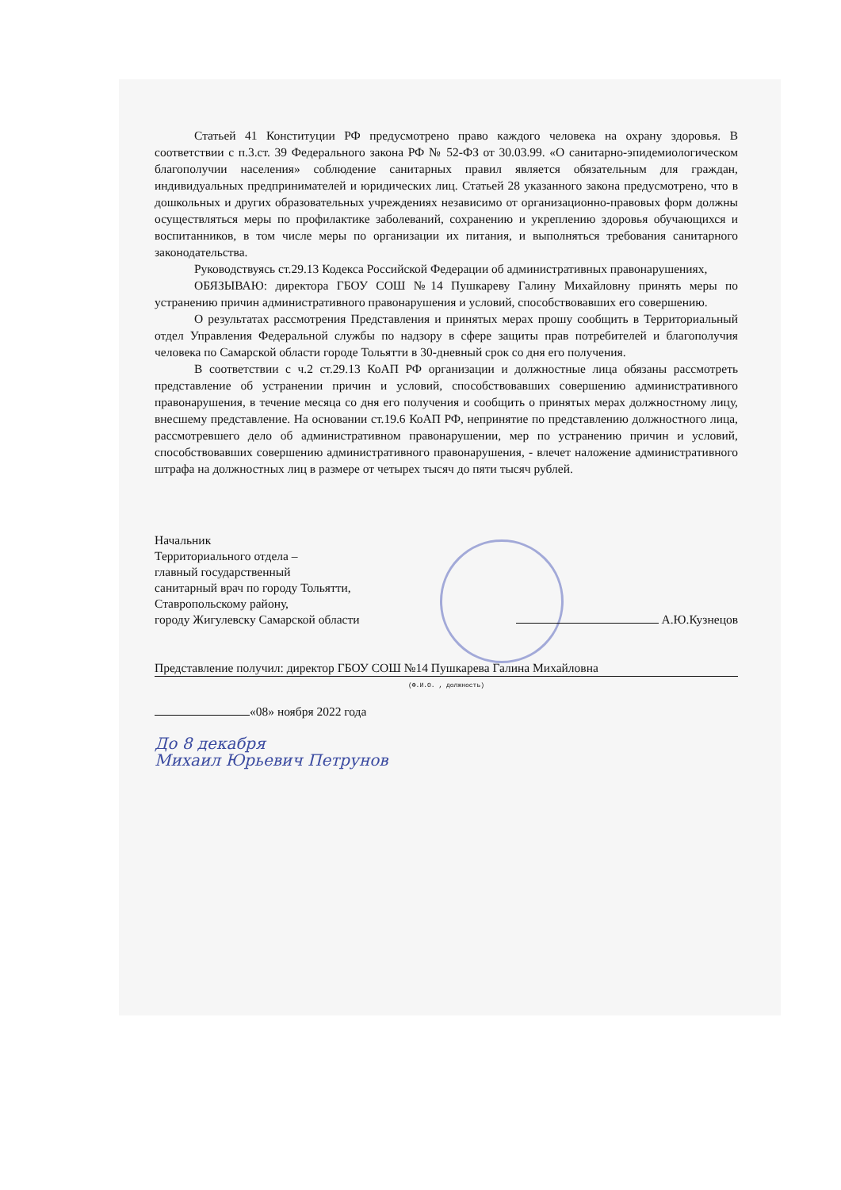Статьей 41 Конституции РФ предусмотрено право каждого человека на охрану здоровья. В соответствии с п.3.ст. 39 Федерального закона РФ № 52-ФЗ от 30.03.99. «О санитарно-эпидемиологическом благополучии населения» соблюдение санитарных правил является обязательным для граждан, индивидуальных предпринимателей и юридических лиц. Статьей 28 указанного закона предусмотрено, что в дошкольных и других образовательных учреждениях независимо от организационно-правовых форм должны осуществляться меры по профилактике заболеваний, сохранению и укреплению здоровья обучающихся и воспитанников, в том числе меры по организации их питания, и выполняться требования санитарного законодательства.
Руководствуясь ст.29.13 Кодекса Российской Федерации об административных правонарушениях,
ОБЯЗЫВАЮ: директора ГБОУ СОШ №14 Пушкареву Галину Михайловну принять меры по устранению причин административного правонарушения и условий, способствовавших его совершению.
О результатах рассмотрения Представления и принятых мерах прошу сообщить в Территориальный отдел Управления Федеральной службы по надзору в сфере защиты прав потребителей и благополучия человека по Самарской области городе Тольятти в 30-дневный срок со дня его получения.
В соответствии с ч.2 ст.29.13 КоАП РФ организации и должностные лица обязаны рассмотреть представление об устранении причин и условий, способствовавших совершению административного правонарушения, в течение месяца со дня его получения и сообщить о принятых мерах должностному лицу, внесшему представление. На основании ст.19.6 КоАП РФ, непринятие по представлению должностного лица, рассмотревшего дело об административном правонарушении, мер по устранению причин и условий, способствовавших совершению административного правонарушения, - влечет наложение административного штрафа на должностных лиц в размере от четырех тысяч до пяти тысяч рублей.
Начальник
Территориального отдела –
главный государственный
санитарный врач по городу Тольятти,
Ставропольскому району,
городу Жигулевску Самарской области А.Ю.Кузнецов
Представление получил: директор ГБОУ СОШ №14 Пушкарева Галина Михайловна
(Ф.И.О. , должность)
«08» ноября 2022 года
До 8 декабря
Михаил Юрьевич Петрунов